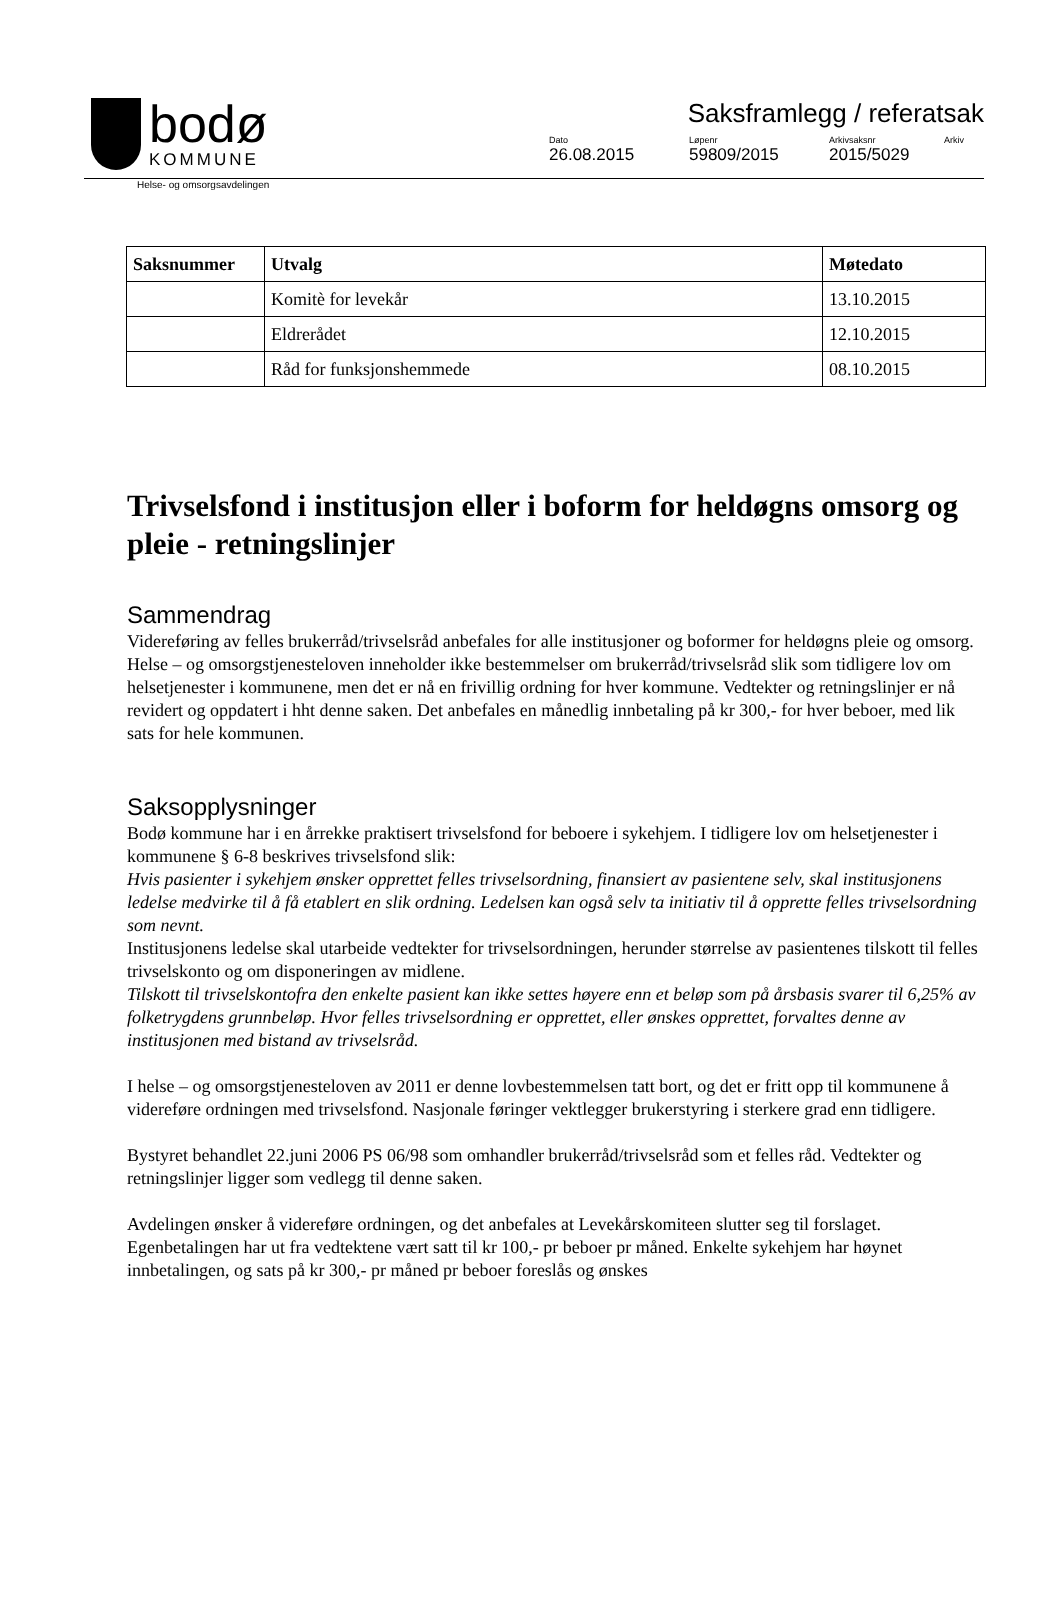bodø
KOMMUNE
Saksframlegg / referatsak
Dato
26.08.2015
Løpenr
59809/2015
Arkivsaksnr
2015/5029
Arkiv
Helse- og omsorgsavdelingen
| Saksnummer | Utvalg | Møtedato |
| --- | --- | --- |
| | Komitè for levekår | 13.10.2015 |
| | Eldrerådet | 12.10.2015 |
| | Råd for funksjonshemmede | 08.10.2015 |
Trivselsfond i institusjon eller i boform for heldøgns omsorg og pleie - retningslinjer
Sammendrag
Videreføring av felles brukerråd/trivselsråd anbefales for alle institusjoner og boformer for heldøgns pleie og omsorg. Helse – og omsorgstjenesteloven inneholder ikke bestemmelser om brukerråd/trivselsråd slik som tidligere lov om helsetjenester i kommunene, men det er nå en frivillig ordning for hver kommune. Vedtekter og retningslinjer er nå revidert og oppdatert i hht denne saken. Det anbefales en månedlig innbetaling på kr 300,- for hver beboer, med lik sats for hele kommunen.
Saksopplysninger
Bodø kommune har i en årrekke praktisert trivselsfond for beboere i sykehjem. I tidligere lov om helsetjenester i kommunene § 6-8 beskrives trivselsfond slik:
Hvis pasienter i sykehjem ønsker opprettet felles trivselsordning, finansiert av pasientene selv, skal institusjonens ledelse medvirke til å få etablert en slik ordning. Ledelsen kan også selv ta initiativ til å opprette felles trivselsordning som nevnt.
Institusjonens ledelse skal utarbeide vedtekter for trivselsordningen, herunder størrelse av pasientenes tilskott til felles trivselskonto og om disponeringen av midlene.
Tilskott til trivselskontofra den enkelte pasient kan ikke settes høyere enn et beløp som på årsbasis svarer til 6,25% av folketrygdens grunnbeløp. Hvor felles trivselsordning er opprettet, eller ønskes opprettet, forvaltes denne av institusjonen med bistand av trivselsråd.
I helse – og omsorgstjenesteloven av 2011 er denne lovbestemmelsen tatt bort, og det er fritt opp til kommunene å videreføre ordningen med trivselsfond. Nasjonale føringer vektlegger brukerstyring i sterkere grad enn tidligere.
Bystyret behandlet 22.juni 2006 PS 06/98 som omhandler brukerråd/trivselsråd som et felles råd. Vedtekter og retningslinjer ligger som vedlegg til denne saken.
Avdelingen ønsker å videreføre ordningen, og det anbefales at Levekårskomiteen slutter seg til forslaget. Egenbetalingen har ut fra vedtektene vært satt til kr 100,- pr beboer pr måned. Enkelte sykehjem har høynet innbetalingen, og sats på kr 300,- pr måned pr beboer foreslås og ønskes